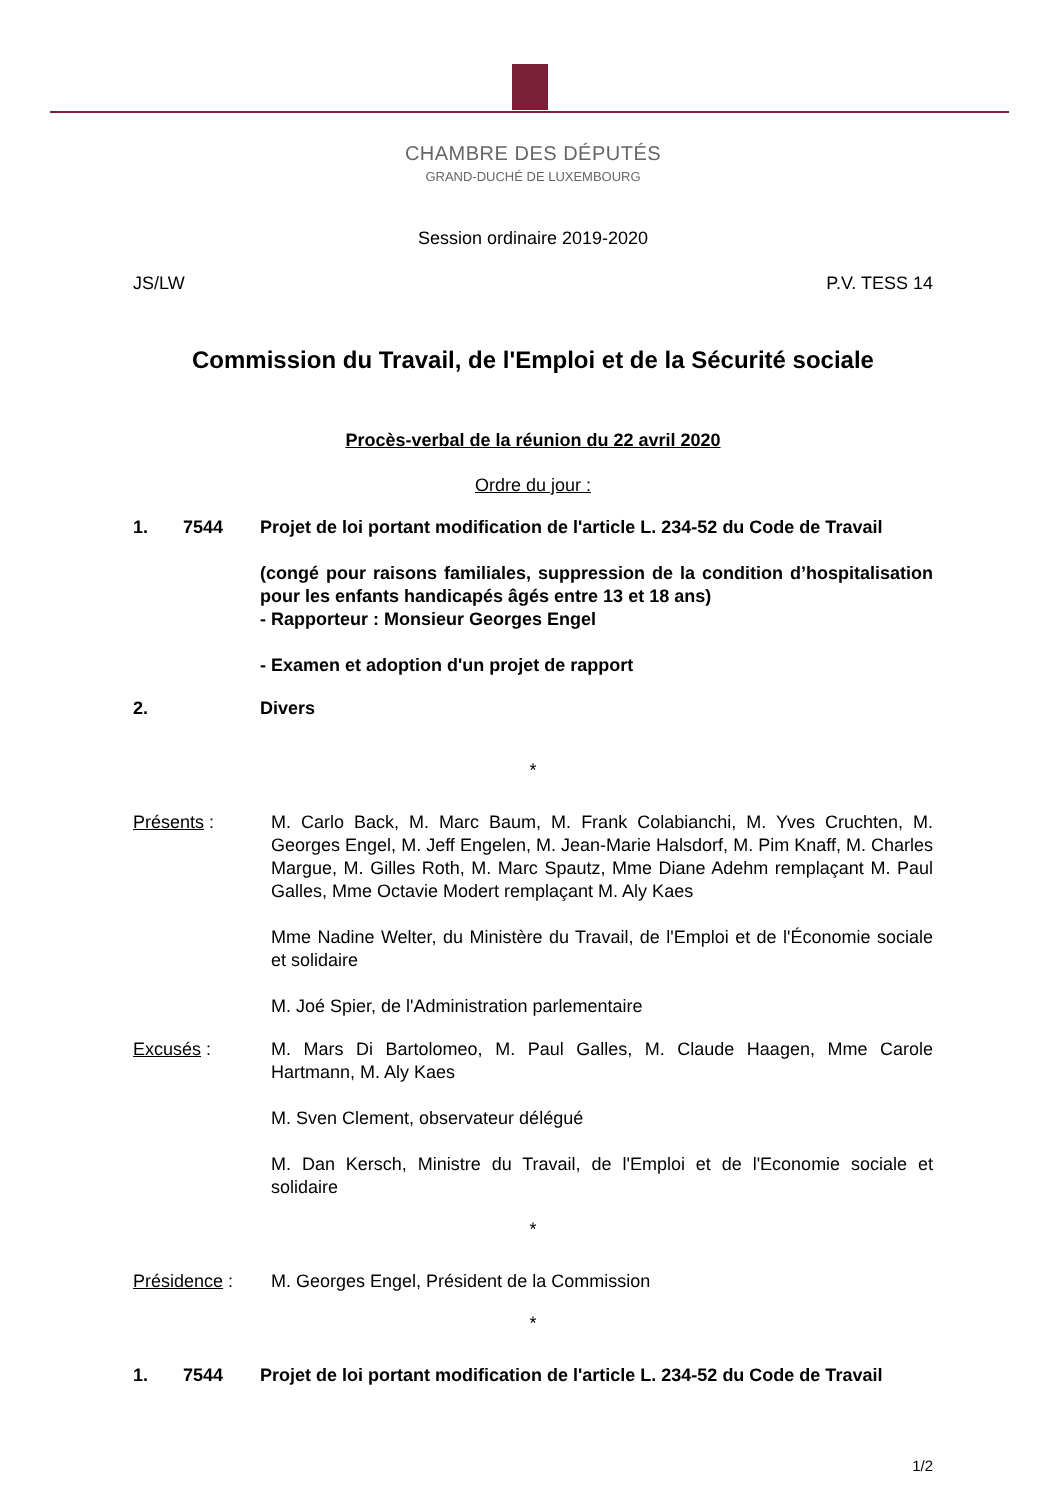CHAMBRE DES DÉPUTÉS
GRAND-DUCHÉ DE LUXEMBOURG
Session ordinaire 2019-2020
JS/LW P.V. TESS 14
Commission du Travail, de l'Emploi et de la Sécurité sociale
Procès-verbal de la réunion du 22 avril 2020
Ordre du jour :
1. 7544 Projet de loi portant modification de l'article L. 234-52 du Code de Travail
(congé pour raisons familiales, suppression de la condition d’hospitalisation pour les enfants handicapés âgés entre 13 et 18 ans)
- Rapporteur : Monsieur Georges Engel
- Examen et adoption d'un projet de rapport
2. Divers
*
Présents : M. Carlo Back, M. Marc Baum, M. Frank Colabianchi, M. Yves Cruchten, M. Georges Engel, M. Jeff Engelen, M. Jean-Marie Halsdorf, M. Pim Knaff, M. Charles Margue, M. Gilles Roth, M. Marc Spautz, Mme Diane Adehm remplaçant M. Paul Galles, Mme Octavie Modert remplaçant M. Aly Kaes
Mme Nadine Welter, du Ministère du Travail, de l'Emploi et de l'Économie sociale et solidaire
M. Joé Spier, de l'Administration parlementaire
Excusés : M. Mars Di Bartolomeo, M. Paul Galles, M. Claude Haagen, Mme Carole Hartmann, M. Aly Kaes
M. Sven Clement, observateur délégué
M. Dan Kersch, Ministre du Travail, de l'Emploi et de l'Economie sociale et solidaire
*
Présidence : M. Georges Engel, Président de la Commission
*
1. 7544 Projet de loi portant modification de l'article L. 234-52 du Code de Travail
1/2